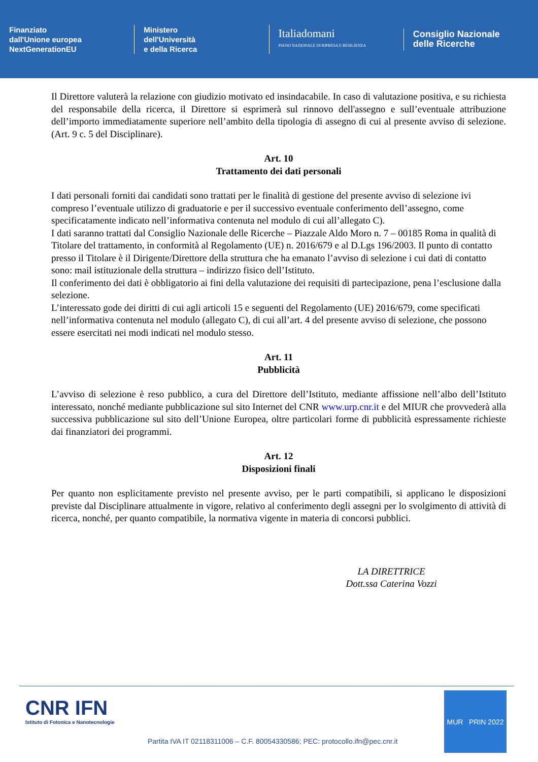Finanziato
dall'Unione europea
NextGenerationEU
Ministero
dell'Università
e della Ricerca
Italiadomani
PIANO NAZIONALE DI RIPRESA E RESILIENZA
Consiglio Nazionale
delle Ricerche
Il Direttore valuterà la relazione con giudizio motivato ed insindacabile. In caso di valutazione positiva, e su richiesta del responsabile della ricerca, il Direttore si esprimerà sul rinnovo dell'assegno e sull’eventuale attribuzione dell’importo immediatamente superiore nell’ambito della tipologia di assegno di cui al presente avviso di selezione. (Art. 9 c. 5 del Disciplinare).
Art. 10
Trattamento dei dati personali
I dati personali forniti dai candidati sono trattati per le finalità di gestione del presente avviso di selezione ivi compreso l’eventuale utilizzo di graduatorie e per il successivo eventuale conferimento dell’assegno, come specificatamente indicato nell’informativa contenuta nel modulo di cui all’allegato C).
I dati saranno trattati dal Consiglio Nazionale delle Ricerche – Piazzale Aldo Moro n. 7 – 00185 Roma in qualità di Titolare del trattamento, in conformità al Regolamento (UE) n. 2016/679 e al D.Lgs 196/2003. Il punto di contatto presso il Titolare è il Dirigente/Direttore della struttura che ha emanato l’avviso di selezione i cui dati di contatto sono: mail istituzionale della struttura – indirizzo fisico dell’Istituto.
Il conferimento dei dati è obbligatorio ai fini della valutazione dei requisiti di partecipazione, pena l’esclusione dalla selezione.
L’interessato gode dei diritti di cui agli articoli 15 e seguenti del Regolamento (UE) 2016/679, come specificati nell’informativa contenuta nel modulo (allegato C), di cui all’art. 4 del presente avviso di selezione, che possono essere esercitati nei modi indicati nel modulo stesso.
Art. 11
Pubblicità
L’avviso di selezione è reso pubblico, a cura del Direttore dell’Istituto, mediante affissione nell’albo dell’Istituto interessato, nonché mediante pubblicazione sul sito Internet del CNR www.urp.cnr.it e del MIUR che provvederà alla successiva pubblicazione sul sito dell’Unione Europea, oltre particolari forme di pubblicità espressamente richieste dai finanziatori dei programmi.
Art. 12
Disposizioni finali
Per quanto non esplicitamente previsto nel presente avviso, per le parti compatibili, si applicano le disposizioni previste dal Disciplinare attualmente in vigore, relativo al conferimento degli assegni per lo svolgimento di attività di ricerca, nonché, per quanto compatibile, la normativa vigente in materia di concorsi pubblici.
LA DIRETTRICE
Dott.ssa Caterina Vozzi
CNR IFN
Istituto di Fotonica e Nanotecnologie
Partita IVA IT 02118311006 – C.F. 80054330586; PEC: protocollo.ifn@pec.cnr.it
MUR PRIN 2022